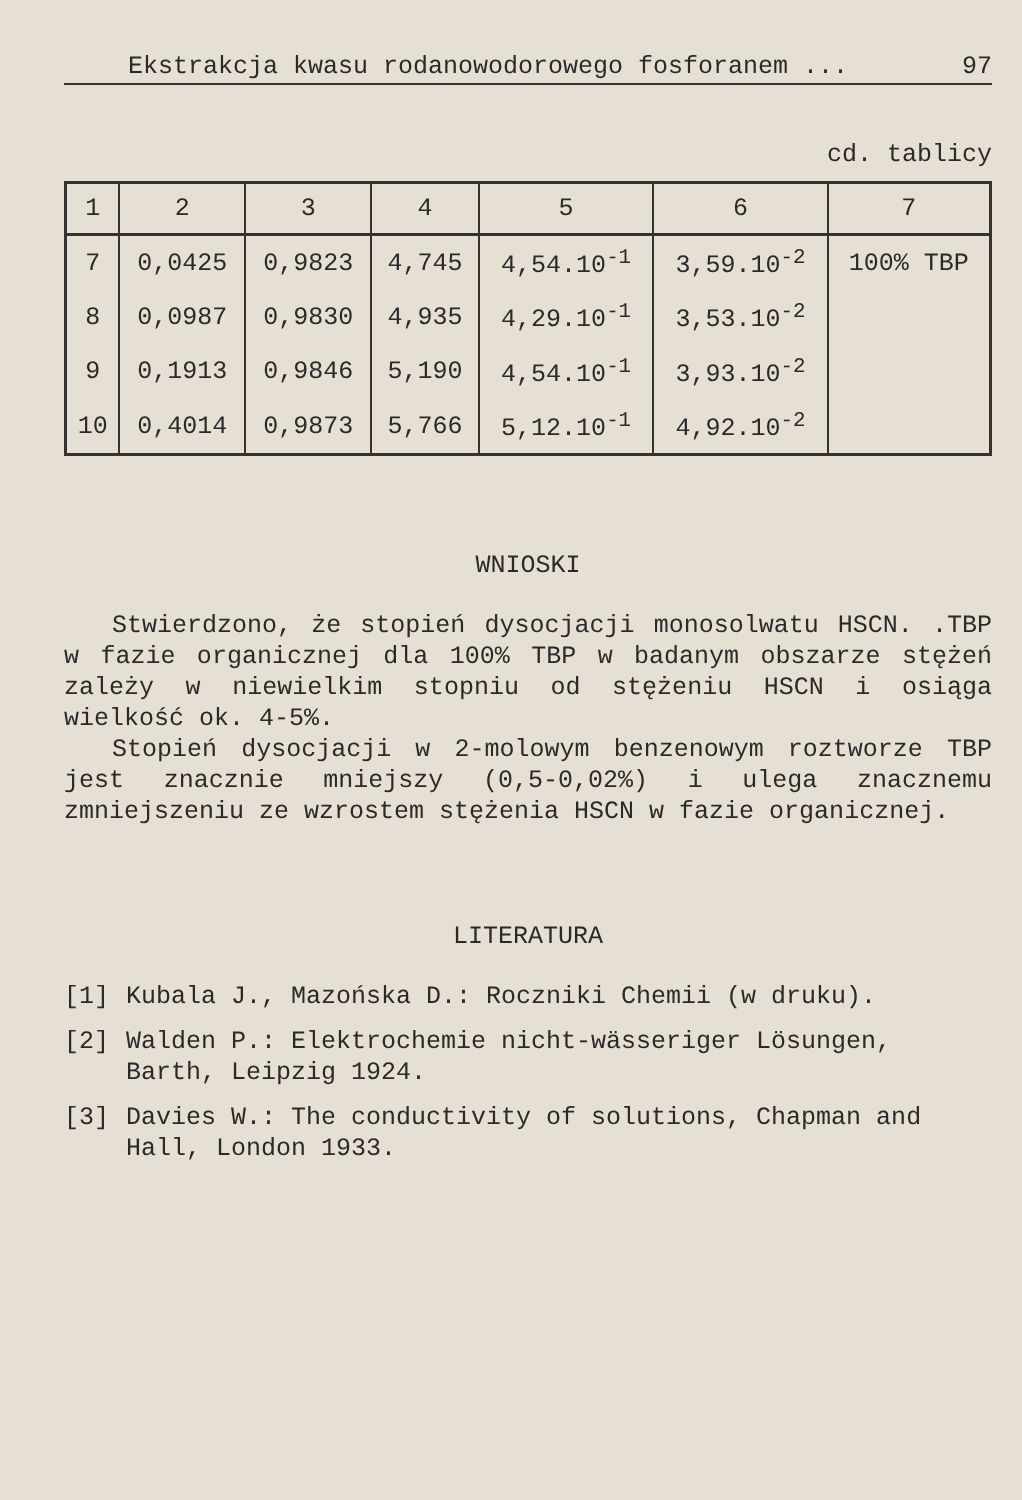Ekstrakcja kwasu rodanowodorowego fosforanem ... 97
cd. tablicy
| 1 | 2 | 3 | 4 | 5 | 6 | 7 |
| --- | --- | --- | --- | --- | --- | --- |
| 7 | 0,0425 | 0,9823 | 4,745 | 4,54.10<sup>-1</sup> | 3,59.10<sup>-2</sup> | 100% TBP |
| 8 | 0,0987 | 0,9830 | 4,935 | 4,29.10<sup>-1</sup> | 3,53.10<sup>-2</sup> | |
| 9 | 0,1913 | 0,9846 | 5,190 | 4,54.10<sup>-1</sup> | 3,93.10<sup>-2</sup> | |
| 10 | 0,4014 | 0,9873 | 5,766 | 5,12.10<sup>-1</sup> | 4,92.10<sup>-2</sup> | |
WNIOSKI
Stwierdzono, że stopień dysocjacji monosolwatu HSCN. .TBP w fazie organicznej dla 100% TBP w badanym obszarze stężeń zależy w niewielkim stopniu od stężeniu HSCN i osiąga wielkość ok. 4-5%.
Stopień dysocjacji w 2-molowym benzenowym roztworze TBP jest znacznie mniejszy (0,5-0,02%) i ulega znacznemu zmniejszeniu ze wzrostem stężenia HSCN w fazie organicznej.
LITERATURA
[1] Kubala J., Mazońska D.: Roczniki Chemii (w druku).
[2] Walden P.: Elektrochemie nicht-wässeriger Lösungen, Barth, Leipzig 1924.
[3] Davies W.: The conductivity of solutions, Chapman and Hall, London 1933.